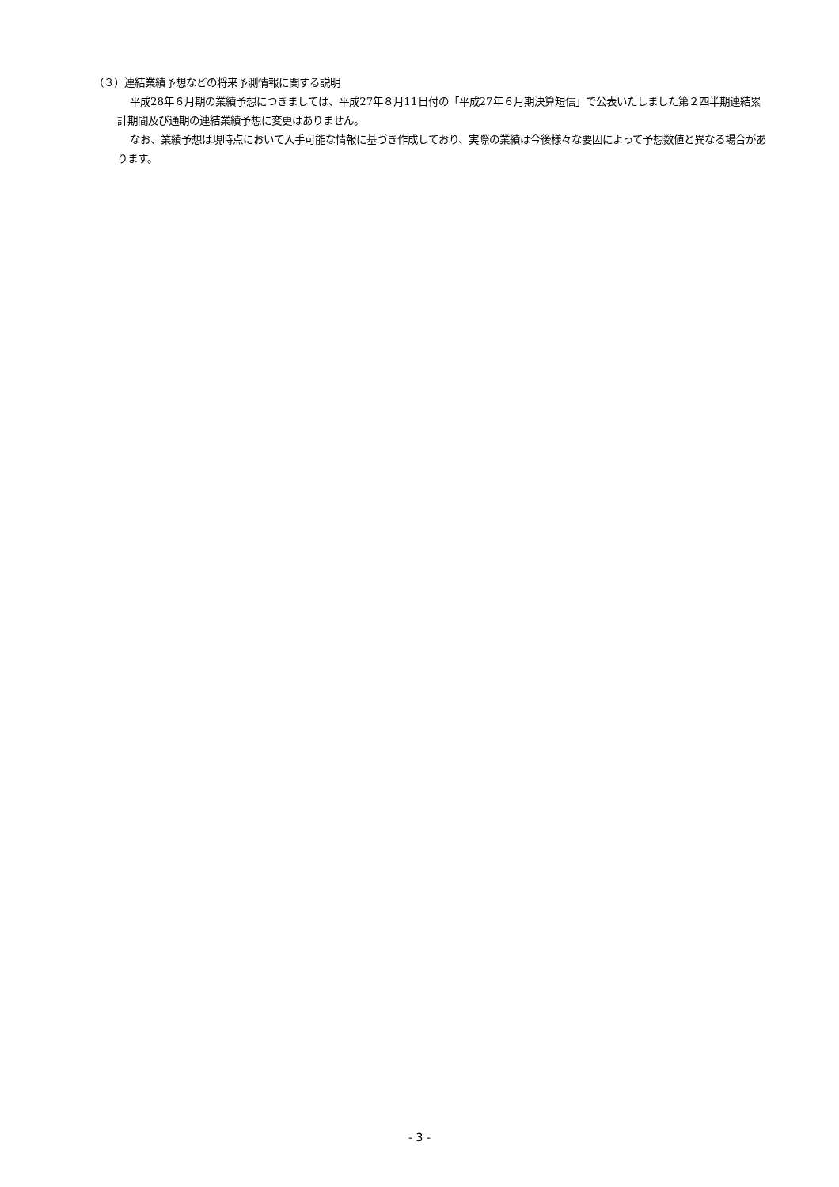（３）連結業績予想などの将来予測情報に関する説明
平成28年６月期の業績予想につきましては、平成27年８月11日付の「平成27年６月期決算短信」で公表いたしました第２四半期連結累計期間及び通期の連結業績予想に変更はありません。
なお、業績予想は現時点において入手可能な情報に基づき作成しており、実際の業績は今後様々な要因によって予想数値と異なる場合があります。
- 3 -